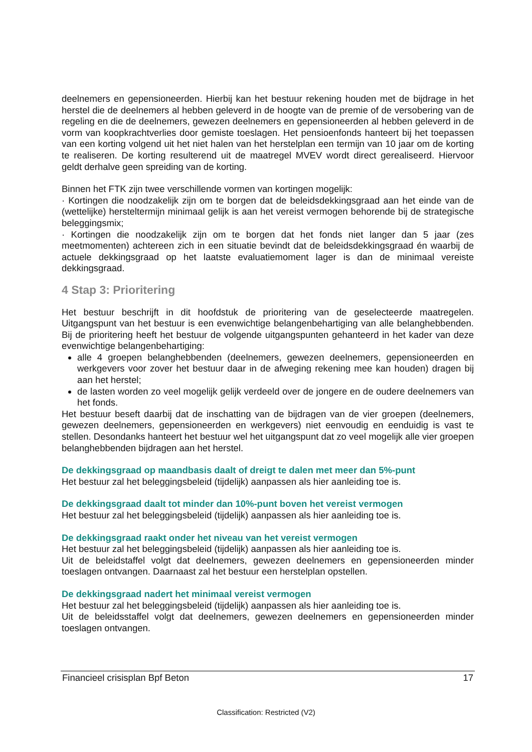deelnemers en gepensioneerden. Hierbij kan het bestuur rekening houden met de bijdrage in het herstel die de deelnemers al hebben geleverd in de hoogte van de premie of de versobering van de regeling en die de deelnemers, gewezen deelnemers en gepensioneerden al hebben geleverd in de vorm van koopkrachtverlies door gemiste toeslagen. Het pensioenfonds hanteert bij het toepassen van een korting volgend uit het niet halen van het herstelplan een termijn van 10 jaar om de korting te realiseren. De korting resulterend uit de maatregel MVEV wordt direct gerealiseerd. Hiervoor geldt derhalve geen spreiding van de korting.
Binnen het FTK zijn twee verschillende vormen van kortingen mogelijk:
· Kortingen die noodzakelijk zijn om te borgen dat de beleidsdekkingsgraad aan het einde van de (wettelijke) hersteltermijn minimaal gelijk is aan het vereist vermogen behorende bij de strategische beleggingsmix;
· Kortingen die noodzakelijk zijn om te borgen dat het fonds niet langer dan 5 jaar (zes meetmomenten) achtereen zich in een situatie bevindt dat de beleidsdekkingsgraad én waarbij de actuele dekkingsgraad op het laatste evaluatiemoment lager is dan de minimaal vereiste dekkingsgraad.
4 Stap 3: Prioritering
Het bestuur beschrijft in dit hoofdstuk de prioritering van de geselecteerde maatregelen. Uitgangspunt van het bestuur is een evenwichtige belangenbehartiging van alle belanghebbenden. Bij de prioritering heeft het bestuur de volgende uitgangspunten gehanteerd in het kader van deze evenwichtige belangenbehartiging:
alle 4 groepen belanghebbenden (deelnemers, gewezen deelnemers, gepensioneerden en werkgevers voor zover het bestuur daar in de afweging rekening mee kan houden) dragen bij aan het herstel;
de lasten worden zo veel mogelijk gelijk verdeeld over de jongere en de oudere deelnemers van het fonds.
Het bestuur beseft daarbij dat de inschatting van de bijdragen van de vier groepen (deelnemers, gewezen deelnemers, gepensioneerden en werkgevers) niet eenvoudig en eenduidig is vast te stellen. Desondanks hanteert het bestuur wel het uitgangspunt dat zo veel mogelijk alle vier groepen belanghebbenden bijdragen aan het herstel.
De dekkingsgraad op maandbasis daalt of dreigt te dalen met meer dan 5%-punt
Het bestuur zal het beleggingsbeleid (tijdelijk) aanpassen als hier aanleiding toe is.
De dekkingsgraad daalt tot minder dan 10%-punt boven het vereist vermogen
Het bestuur zal het beleggingsbeleid (tijdelijk) aanpassen als hier aanleiding toe is.
De dekkingsgraad raakt onder het niveau van het vereist vermogen
Het bestuur zal het beleggingsbeleid (tijdelijk) aanpassen als hier aanleiding toe is.
Uit de beleidstaffel volgt dat deelnemers, gewezen deelnemers en gepensioneerden minder toeslagen ontvangen. Daarnaast zal het bestuur een herstelplan opstellen.
De dekkingsgraad nadert het minimaal vereist vermogen
Het bestuur zal het beleggingsbeleid (tijdelijk) aanpassen als hier aanleiding toe is.
Uit de beleidsstaffel volgt dat deelnemers, gewezen deelnemers en gepensioneerden minder toeslagen ontvangen.
Financieel crisisplan Bpf Beton 17
Classification: Restricted (V2)